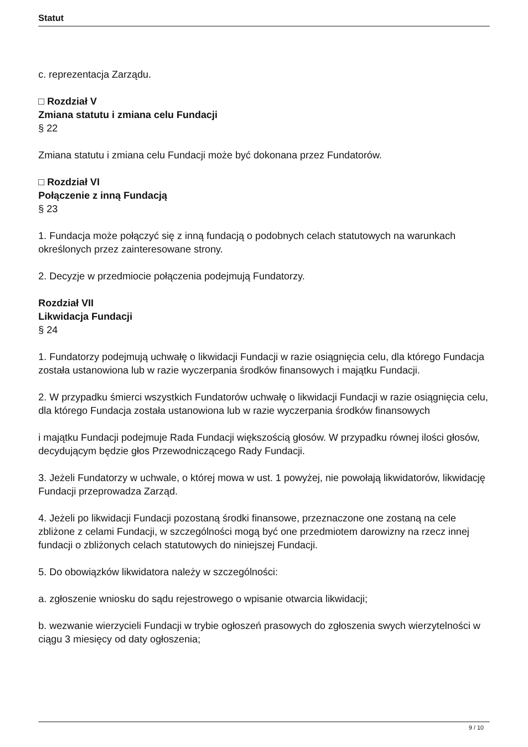Statut
c. reprezentacja Zarządu.
□ Rozdział V
Zmiana statutu i zmiana celu Fundacji
§ 22
Zmiana statutu i zmiana celu Fundacji może być dokonana przez Fundatorów.
□ Rozdział VI
Połączenie z inną Fundacją
§ 23
1. Fundacja może połączyć się z inną fundacją o podobnych celach statutowych na warunkach określonych przez zainteresowane strony.
2. Decyzje w przedmiocie połączenia podejmują Fundatorzy.
Rozdział VII
Likwidacja Fundacji
§ 24
1. Fundatorzy podejmują uchwałę o likwidacji Fundacji w razie osiągnięcia celu, dla którego Fundacja została ustanowiona lub w razie wyczerpania środków finansowych i majątku Fundacji.
2. W przypadku śmierci wszystkich Fundatorów uchwałę o likwidacji Fundacji w razie osiągnięcia celu, dla którego Fundacja została ustanowiona lub w razie wyczerpania środków finansowych
i majątku Fundacji podejmuje Rada Fundacji większością głosów. W przypadku równej ilości głosów, decydującym będzie głos Przewodniczącego Rady Fundacji.
3. Jeżeli Fundatorzy w uchwale, o której mowa w ust. 1 powyżej, nie powołają likwidatorów, likwidację Fundacji przeprowadza Zarząd.
4. Jeżeli po likwidacji Fundacji pozostaną środki finansowe, przeznaczone one zostaną na cele zbliżone z celami Fundacji, w szczególności mogą być one przedmiotem darowizny na rzecz innej fundacji o zbliżonych celach statutowych do niniejszej Fundacji.
5. Do obowiązków likwidatora należy w szczególności:
a. zgłoszenie wniosku do sądu rejestrowego o wpisanie otwarcia likwidacji;
b. wezwanie wierzycieli Fundacji w trybie ogłoszeń prasowych do zgłoszenia swych wierzytelności w ciągu 3 miesięcy od daty ogłoszenia;
9 / 10